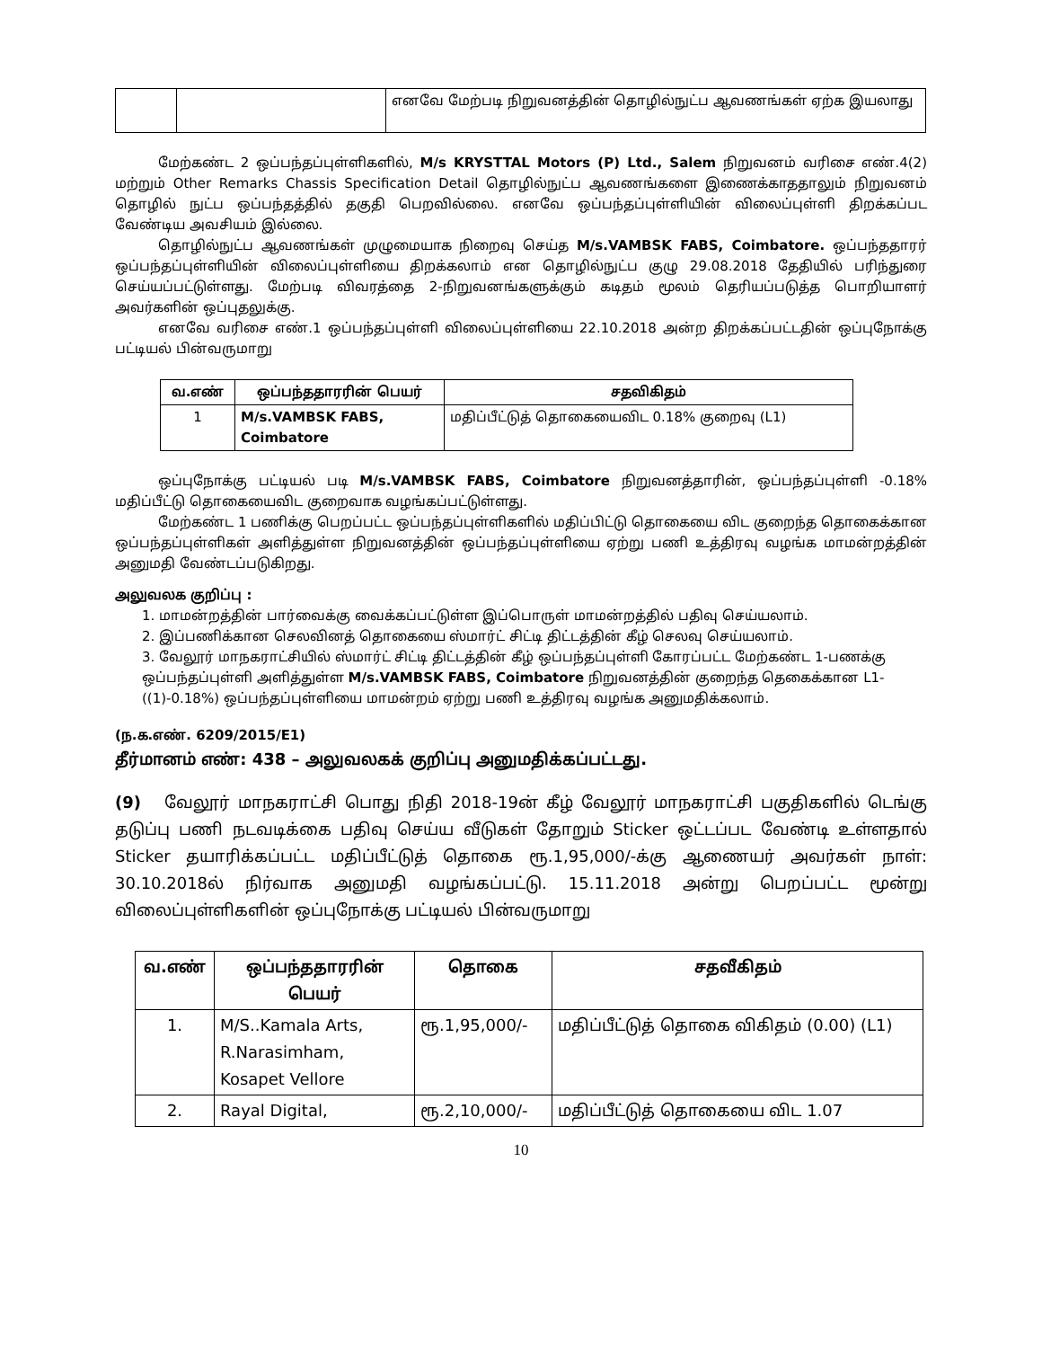| | | எனவே மேற்படி நிறுவனத்தின் தொழில்நுட்ப ஆவணங்கள் ஏற்க இயலாது |
மேற்கண்ட 2 ஒப்பந்தப்புள்ளிகளில், M/s KRYSTTAL Motors (P) Ltd., Salem நிறுவனம் வரிசை எண்.4(2) மற்றும் Other Remarks Chassis Specification Detail தொழில்நுட்ப ஆவணங்களை இணைக்காததாலும் நிறுவனம் தொழில் நுட்ப ஒப்பந்தத்தில் தகுதி பெறவில்லை. எனவே ஒப்பந்தப்புள்ளியின் விலைப்புள்ளி திறக்கப்பட வேண்டிய அவசியம் இல்லை.
தொழில்நுட்ப ஆவணங்கள் முழுமையாக நிறைவு செய்த M/s.VAMBSK FABS, Coimbatore. ஒப்பந்ததாரர் ஒப்பந்தப்புள்ளியின் விலைப்புள்ளியை திறக்கலாம் என தொழில்நுட்ப குழு 29.08.2018 தேதியில் பரிந்துரை செய்யப்பட்டுள்ளது. மேற்படி விவரத்தை 2-நிறுவனங்களுக்கும் கடிதம் மூலம் தெரியப்படுத்த பொறியாளர் அவர்களின் ஒப்புதலுக்கு.
எனவே வரிசை எண்.1 ஒப்பந்தப்புள்ளி விலைப்புள்ளியை 22.10.2018 அன்ற திறக்கப்பட்டதின் ஒப்புநோக்கு பட்டியல் பின்வருமாறு
| வ.எண் | ஒப்பந்ததாரரின் பெயர் | சதவிகிதம் |
| --- | --- | --- |
| 1 | M/s.VAMBSK FABS, Coimbatore | மதிப்பீட்டுத் தொகையைவிட 0.18% குறைவு (L1) |
ஒப்புநோக்கு பட்டியல் படி M/s.VAMBSK FABS, Coimbatore நிறுவனத்தாரின், ஒப்பந்தப்புள்ளி -0.18% மதிப்பீட்டு தொகையைவிட குறைவாக வழங்கப்பட்டுள்ளது.
மேற்கண்ட 1 பணிக்கு பெறப்பட்ட ஒப்பந்தப்புள்ளிகளில் மதிப்பிட்டு தொகையை விட குறைந்த தொகைக்கான ஒப்பந்தப்புள்ளிகள் அளித்துள்ள நிறுவனத்தின் ஒப்பந்தப்புள்ளியை ஏற்று பணி உத்திரவு வழங்க மாமன்றத்தின் அனுமதி வேண்டப்படுகிறது.
அலுவலக குறிப்பு :
1. மாமன்றத்தின் பார்வைக்கு வைக்கப்பட்டுள்ள இப்பொருள் மாமன்றத்தில் பதிவு செய்யலாம்.
2. இப்பணிக்கான செலவினத் தொகையை ஸ்மார்ட் சிட்டி திட்டத்தின் கீழ் செலவு செய்யலாம்.
3. வேலூர் மாநகராட்சியில் ஸ்மார்ட் சிட்டி திட்டத்தின் கீழ் ஒப்பந்தப்புள்ளி கோரப்பட்ட மேற்கண்ட 1-பணக்கு ஒப்பந்தப்புள்ளி அளித்துள்ள M/s.VAMBSK FABS, Coimbatore நிறுவனத்தின் குறைந்த தெகைக்கான L1-((1)-0.18%) ஒப்பந்தப்புள்ளியை மாமன்றம் ஏற்று பணி உத்திரவு வழங்க அனுமதிக்கலாம்.
(ந.க.எண். 6209/2015/E1)
தீர்மானம் எண்: 438 – அலுவலகக் குறிப்பு அனுமதிக்கப்பட்டது.
(9) வேலூர் மாநகராட்சி பொது நிதி 2018-19ன் கீழ் வேலூர் மாநகராட்சி பகுதிகளில் டெங்கு தடுப்பு பணி நடவடிக்கை பதிவு செய்ய வீடுகள் தோறும் Sticker ஒட்டப்பட வேண்டி உள்ளதால் Sticker தயாரிக்கப்பட்ட மதிப்பீட்டுத் தொகை ரூ.1,95,000/-க்கு ஆணையர் அவர்கள் நாள்: 30.10.2018ல் நிர்வாக அனுமதி வழங்கப்பட்டு. 15.11.2018 அன்று பெறப்பட்ட மூன்று விலைப்புள்ளிகளின் ஒப்புநோக்கு பட்டியல் பின்வருமாறு
| வ.எண் | ஒப்பந்ததாரரின் பெயர் | தொகை | சதவீகிதம் |
| --- | --- | --- | --- |
| 1. | M/S..Kamala Arts, R.Narasimham, Kosapet Vellore | ரூ.1,95,000/- | மதிப்பீட்டுத் தொகை விகிதம் (0.00) (L1) |
| 2. | Rayal Digital, | ரூ.2,10,000/- | மதிப்பீட்டுத் தொகையை விட 1.07 |
10